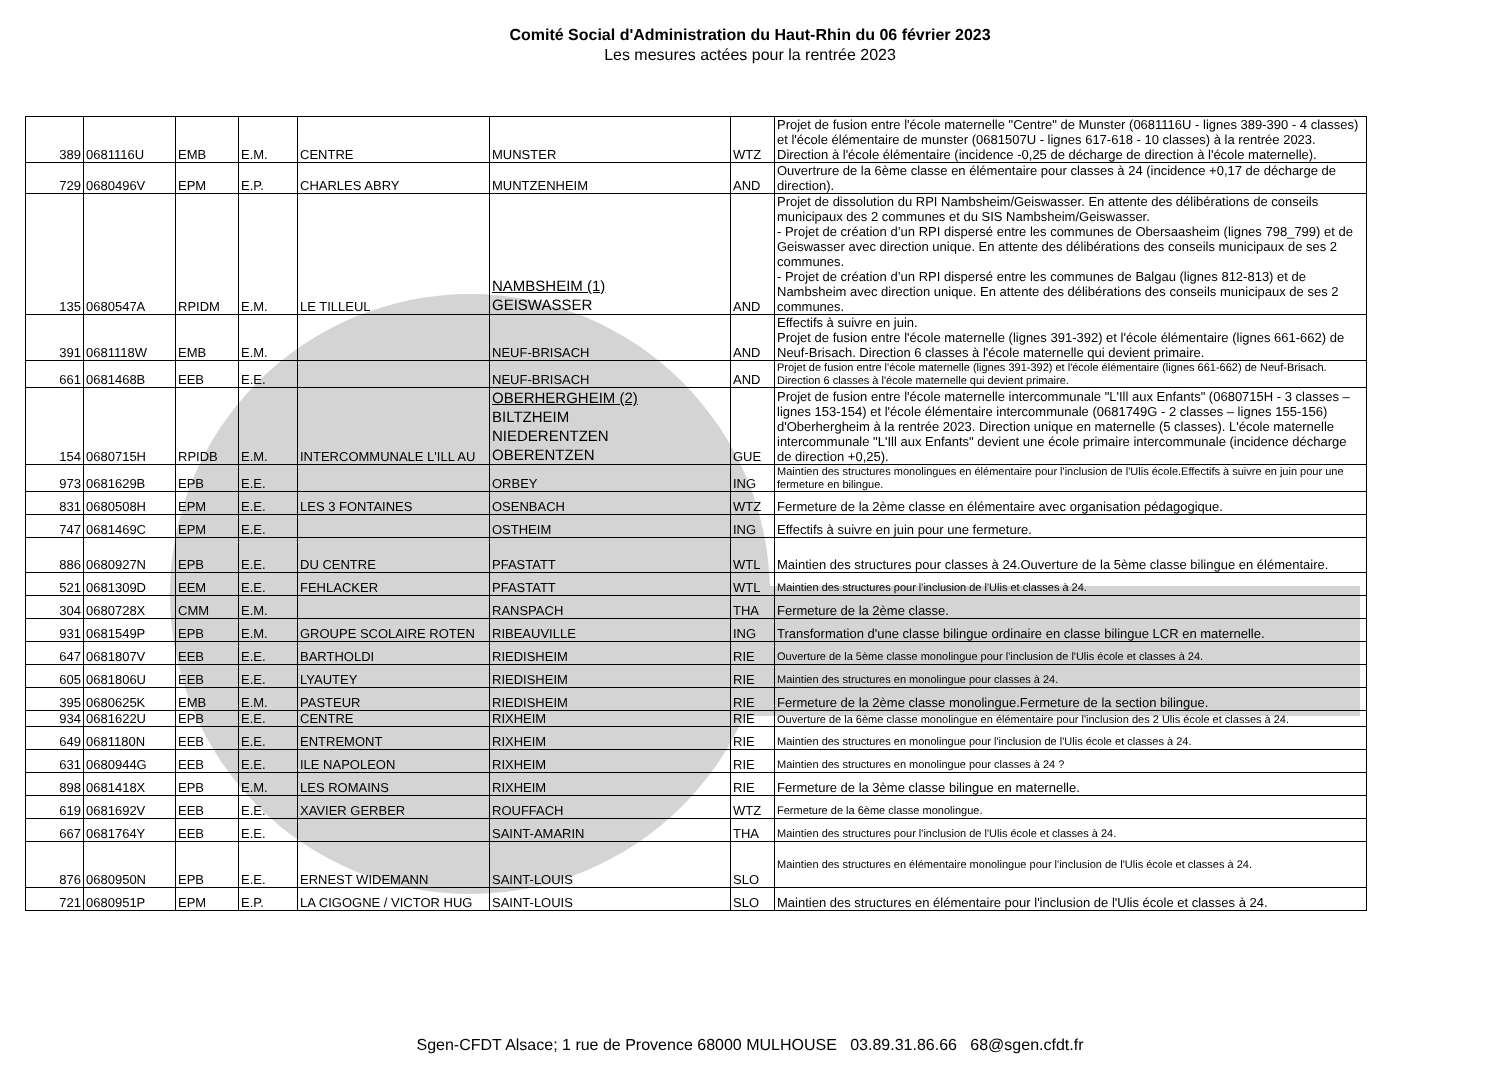Comité Social d'Administration du Haut-Rhin du 06 février 2023
Les mesures actées pour la rentrée 2023
| 389 | 0681116U | EMB | E.M. | CENTRE | MUNSTER | WTZ | Projet de fusion entre l'école maternelle "Centre" de Munster (0681116U - lignes 389-390 - 4 classes) et l'école élémentaire de munster (0681507U - lignes 617-618 - 10 classes) à la rentrée 2023. Direction à l'école élémentaire (incidence -0,25 de décharge de direction à l'école maternelle). |
| 729 | 0680496V | EPM | E.P. | CHARLES ABRY | MUNTZENHEIM | AND | Ouvertrure de la 6ème classe en élémentaire pour classes à 24 (incidence +0,17 de décharge de direction). |
| 135 | 0680547A | RPIDM | E.M. | LE TILLEUL | NAMBSHEIM (1) GEISWASSER | AND | Projet de dissolution du RPI Nambsheim/Geiswasser. En attente des délibérations de conseils municipaux des 2 communes et du SIS Nambsheim/Geiswasser. - Projet de création d’un RPI dispersé entre les communes de Obersaasheim (lignes 798_799) et de Geiswasser avec direction unique. En attente des délibérations des conseils municipaux de ses 2 communes. - Projet de création d’un RPI dispersé entre les communes de Balgau (lignes 812-813) et de Nambsheim avec direction unique. En attente des délibérations des conseils municipaux de ses 2 communes. |
| 391 | 0681118W | EMB | E.M. | | NEUF-BRISACH | AND | Effectifs à suivre en juin. Projet de fusion entre l'école maternelle (lignes 391-392) et l'école élémentaire (lignes 661-662) de Neuf-Brisach. Direction 6 classes à l'école maternelle qui devient primaire. |
| 661 | 0681468B | EEB | E.E. | | NEUF-BRISACH | AND | Projet de fusion entre l'école maternelle (lignes 391-392) et l'école élémentaire (lignes 661-662) de Neuf-Brisach. Direction 6 classes à l'école maternelle qui devient primaire. |
| 154 | 0680715H | RPIDB | E.M. | INTERCOMMUNALE L'ILL AU | OBERHERGHEIM (2) BILTZHEIM NIEDERENTZEN OBERENTZEN | GUE | Projet de fusion entre l'école maternelle intercommunale "L'Ill aux Enfants" (0680715H - 3 classes – lignes 153-154) et l'école élémentaire intercommunale (0681749G - 2 classes – lignes 155-156) d'Oberhergheim à la rentrée 2023. Direction unique en maternelle (5 classes). L'école maternelle intercommunale "L'Ill aux Enfants" devient une école primaire intercommunale (incidence décharge de direction +0,25). |
| 973 | 0681629B | EPB | E.E. | | ORBEY | ING | Maintien des structures monolingues en élémentaire pour l'inclusion de l'Ulis école.Effectifs à suivre en juin pour une fermeture en bilingue. |
| 831 | 0680508H | EPM | E.E. | LES 3 FONTAINES | OSENBACH | WTZ | Fermeture de la 2ème classe en élémentaire avec organisation pédagogique. |
| 747 | 0681469C | EPM | E.E. | | OSTHEIM | ING | Effectifs à suivre en juin pour une fermeture. |
| 886 | 0680927N | EPB | E.E. | DU CENTRE | PFASTATT | WTL | Maintien des structures pour classes à 24.Ouverture de la 5ème classe bilingue en élémentaire. |
| 521 | 0681309D | EEM | E.E. | FEHLACKER | PFASTATT | WTL | Maintien des structures pour l'inclusion de l'Ulis et classes à 24. |
| 304 | 0680728X | CMM | E.M. | | RANSPACH | THA | Fermeture de la 2ème classe. |
| 931 | 0681549P | EPB | E.M. | GROUPE SCOLAIRE ROTEN | RIBEAUVILLE | ING | Transformation d'une classe bilingue ordinaire en classe bilingue LCR en maternelle. |
| 647 | 0681807V | EEB | E.E. | BARTHOLDI | RIEDISHEIM | RIE | Ouverture de la 5ème classe monolingue pour l'inclusion de l'Ulis école et classes à 24. |
| 605 | 0681806U | EEB | E.E. | LYAUTEY | RIEDISHEIM | RIE | Maintien des structures en monolingue pour classes à 24. |
| 395 | 0680625K | EMB | E.M. | PASTEUR | RIEDISHEIM | RIE | Fermeture de la 2ème classe monolingue.Fermeture de la section bilingue. |
| 934 | 0681622U | EPB | E.E. | CENTRE | RIXHEIM | RIE | Ouverture de la 6ème classe monolingue en élémentaire pour l'inclusion des 2 Ulis école et classes à 24. |
| 649 | 0681180N | EEB | E.E. | ENTREMONT | RIXHEIM | RIE | Maintien des structures en monolingue pour l'inclusion de l'Ulis école et classes à 24. |
| 631 | 0680944G | EEB | E.E. | ILE NAPOLEON | RIXHEIM | RIE | Maintien des structures en monolingue pour classes à 24 ? |
| 898 | 0681418X | EPB | E.M. | LES ROMAINS | RIXHEIM | RIE | Fermeture de la 3ème classe bilingue en maternelle. |
| 619 | 0681692V | EEB | E.E. | XAVIER GERBER | ROUFFACH | WTZ | Fermeture de la 6ème classe monolingue. |
| 667 | 0681764Y | EEB | E.E. | | SAINT-AMARIN | THA | Maintien des structures pour l'inclusion de l'Ulis école et classes à 24. |
| 876 | 0680950N | EPB | E.E. | ERNEST WIDEMANN | SAINT-LOUIS | SLO | Maintien des structures en élémentaire monolingue pour l'inclusion de l'Ulis école et classes à 24. |
| 721 | 0680951P | EPM | E.P. | LA CIGOGNE / VICTOR HUG | SAINT-LOUIS | SLO | Maintien des structures en élémentaire pour l'inclusion de l'Ulis école et classes à 24. |
Sgen-CFDT Alsace; 1 rue de Provence 68000 MULHOUSE 03.89.31.86.66 68@sgen.cfdt.fr